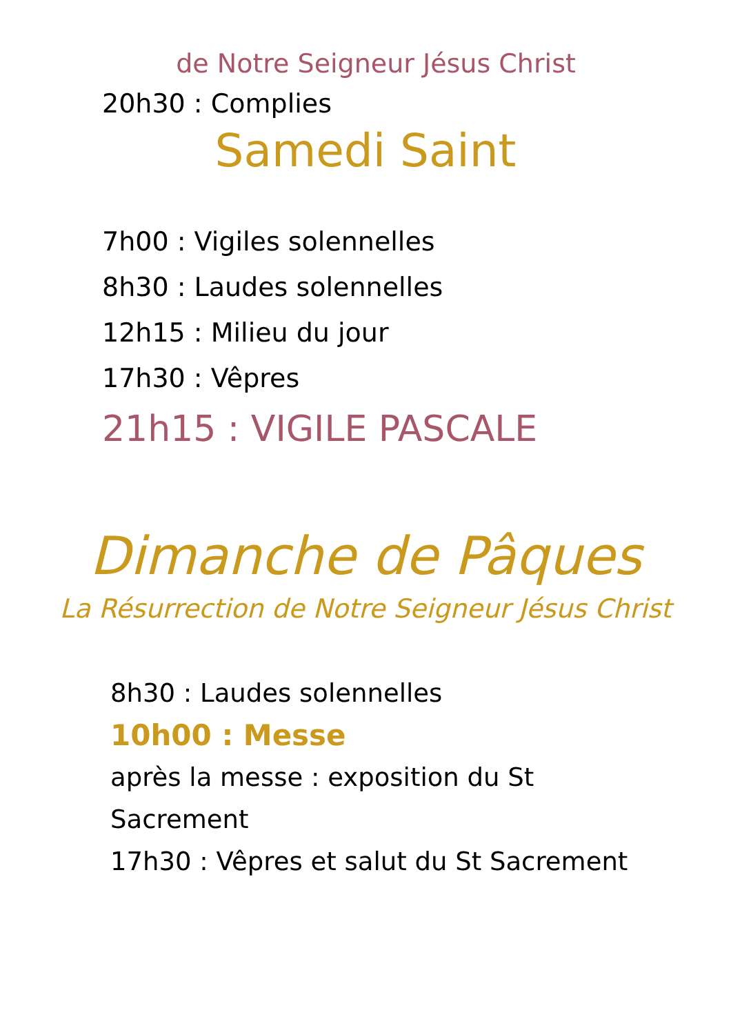de Notre Seigneur Jésus Christ
20h30 : Complies
Samedi Saint
7h00 : Vigiles solennelles
8h30 : Laudes solennelles
12h15 : Milieu du jour
17h30 : Vêpres
21h15 : VIGILE PASCALE
Dimanche de Pâques
La Résurrection de Notre Seigneur Jésus Christ
8h30 : Laudes solennelles
10h00 : Messe
après la messe : exposition du St
Sacrement
17h30 : Vêpres et salut du St Sacrement